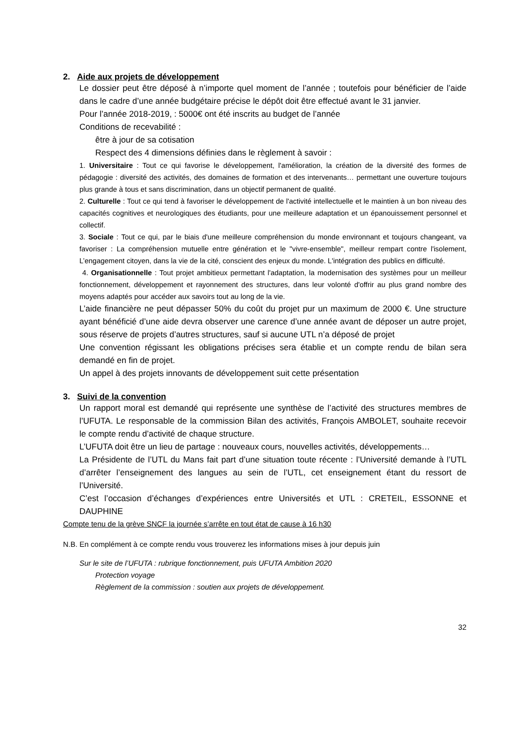2. Aide aux projets de développement
Le dossier peut être déposé à n’importe quel moment de l’année ; toutefois pour bénéficier de l’aide dans le cadre d’une année budgétaire précise le dépôt doit être effectué avant le 31 janvier.
Pour l’année 2018-2019, : 5000€ ont été inscrits au budget de l’année
Conditions de recevabilité :
être à jour de sa cotisation
Respect des 4 dimensions définies dans le règlement à savoir :
1. Universitaire : Tout ce qui favorise le développement, l'amélioration, la création de la diversité des formes de pédagogie : diversité des activités, des domaines de formation et des intervenants… permettant une ouverture toujours plus grande à tous et sans discrimination, dans un objectif permanent de qualité.
2. Culturelle : Tout ce qui tend à favoriser le développement de l'activité intellectuelle et le maintien à un bon niveau des capacités cognitives et neurologiques des étudiants, pour une meilleure adaptation et un épanouissement personnel et collectif.
3. Sociale : Tout ce qui, par le biais d'une meilleure compréhension du monde environnant et toujours changeant, va favoriser : La compréhension mutuelle entre génération et le "vivre-ensemble", meilleur rempart contre l'isolement, L’engagement citoyen, dans la vie de la cité, conscient des enjeux du monde. L'intégration des publics en difficulté.
4. Organisationnelle : Tout projet ambitieux permettant l'adaptation, la modernisation des systèmes pour un meilleur fonctionnement, développement et rayonnement des structures, dans leur volonté d'offrir au plus grand nombre des moyens adaptés pour accéder aux savoirs tout au long de la vie.
L’aide financière ne peut dépasser 50% du coût du projet pur un maximum de 2000 €. Une structure ayant bénéficié d’une aide devra observer une carence d’une année avant de déposer un autre projet, sous réserve de projets d’autres structures, sauf si aucune UTL n’a déposé de projet
Une convention régissant les obligations précises sera établie et un compte rendu de bilan sera demandé en fin de projet.
Un appel à des projets innovants de développement suit cette présentation
3. Suivi de la convention
Un rapport moral est demandé qui représente une synthèse de l’activité des structures membres de l’UFUTA. Le responsable de la commission Bilan des activités, François AMBOLET, souhaite recevoir le compte rendu d’activité de chaque structure.
L’UFUTA doit être un lieu de partage : nouveaux cours, nouvelles activités, développements…
La Présidente de l’UTL du Mans fait part d’une situation toute récente : l’Université demande à l’UTL d’arrêter l’enseignement des langues au sein de l’UTL, cet enseignement étant du ressort de l’Université.
C’est l’occasion d’échanges d’expériences entre Universités et UTL : CRETEIL, ESSONNE et DAUPHINE
Compte tenu de la grève SNCF la journée s’arrête en tout état de cause à 16 h30
N.B. En complément à ce compte rendu vous trouverez les informations mises à jour depuis juin
Sur le site de l’UFUTA : rubrique fonctionnement, puis UFUTA Ambition 2020
Protection voyage
Règlement de la commission : soutien aux projets de développement.
32